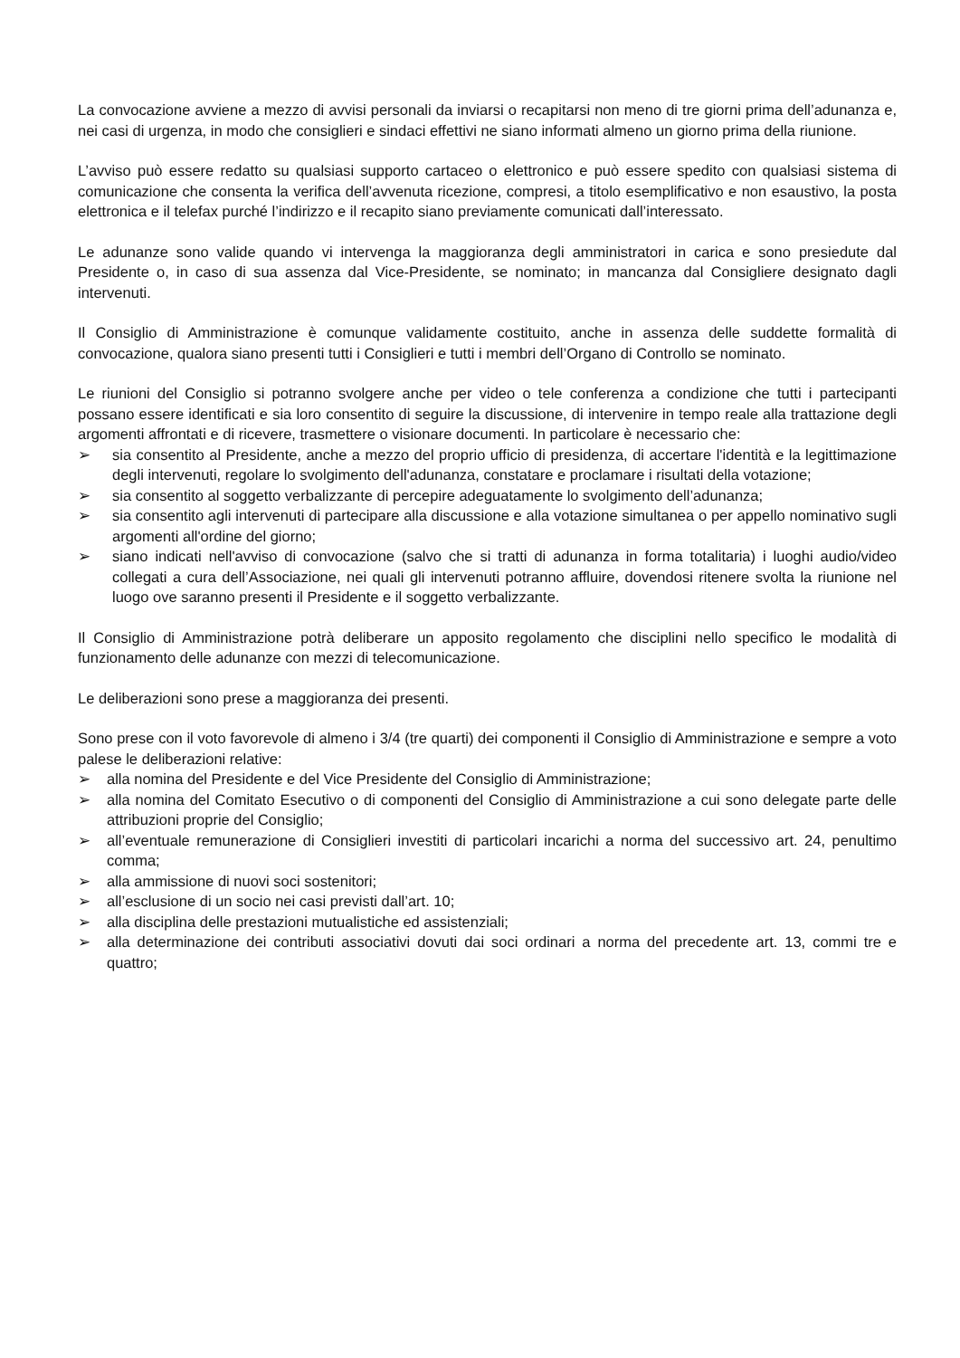La convocazione avviene a mezzo di avvisi personali da inviarsi o recapitarsi non meno di tre giorni prima dell’adunanza e, nei casi di urgenza, in modo che consiglieri e sindaci effettivi ne siano informati almeno un giorno prima della riunione.
L’avviso può essere redatto su qualsiasi supporto cartaceo o elettronico e può essere spedito con qualsiasi sistema di comunicazione che consenta la verifica dell’avvenuta ricezione, compresi, a titolo esemplificativo e non esaustivo, la posta elettronica e il telefax purché l’indirizzo e il recapito siano previamente comunicati dall’interessato.
Le adunanze sono valide quando vi intervenga la maggioranza degli amministratori in carica e sono presiedute dal Presidente o, in caso di sua assenza dal Vice-Presidente, se nominato; in mancanza dal Consigliere designato dagli intervenuti.
Il Consiglio di Amministrazione è comunque validamente costituito, anche in assenza delle suddette formalità di convocazione, qualora siano presenti tutti i Consiglieri e tutti i membri dell’Organo di Controllo se nominato.
Le riunioni del Consiglio si potranno svolgere anche per video o tele conferenza a condizione che tutti i partecipanti possano essere identificati e sia loro consentito di seguire la discussione, di intervenire in tempo reale alla trattazione degli argomenti affrontati e di ricevere, trasmettere o visionare documenti. In particolare è necessario che:
➢ sia consentito al Presidente, anche a mezzo del proprio ufficio di presidenza, di accertare l'identità e la legittimazione degli intervenuti, regolare lo svolgimento dell'adunanza, constatare e proclamare i risultati della votazione;
➢ sia consentito al soggetto verbalizzante di percepire adeguatamente lo svolgimento dell’adunanza;
➢ sia consentito agli intervenuti di partecipare alla discussione e alla votazione simultanea o per appello nominativo sugli argomenti all'ordine del giorno;
➢ siano indicati nell'avviso di convocazione (salvo che si tratti di adunanza in forma totalitaria) i luoghi audio/video collegati a cura dell’Associazione, nei quali gli intervenuti potranno affluire, dovendosi ritenere svolta la riunione nel luogo ove saranno presenti il Presidente e il soggetto verbalizzante.
Il Consiglio di Amministrazione potrà deliberare un apposito regolamento che disciplini nello specifico le modalità di funzionamento delle adunanze con mezzi di telecomunicazione.
Le deliberazioni sono prese a maggioranza dei presenti.
Sono prese con il voto favorevole di almeno i 3/4 (tre quarti) dei componenti il Consiglio di Amministrazione e sempre a voto palese le deliberazioni relative:
➢ alla nomina del Presidente e del Vice Presidente del Consiglio di Amministrazione;
➢ alla nomina del Comitato Esecutivo o di componenti del Consiglio di Amministrazione a cui sono delegate parte delle attribuzioni proprie del Consiglio;
➢ all’eventuale remunerazione di Consiglieri investiti di particolari incarichi a norma del successivo art. 24, penultimo comma;
➢ alla ammissione di nuovi soci sostenitori;
➢ all’esclusione di un socio nei casi previsti dall’art. 10;
➢ alla disciplina delle prestazioni mutualistiche ed assistenziali;
➢ alla determinazione dei contributi associativi dovuti dai soci ordinari a norma del precedente art. 13, commi tre e quattro;